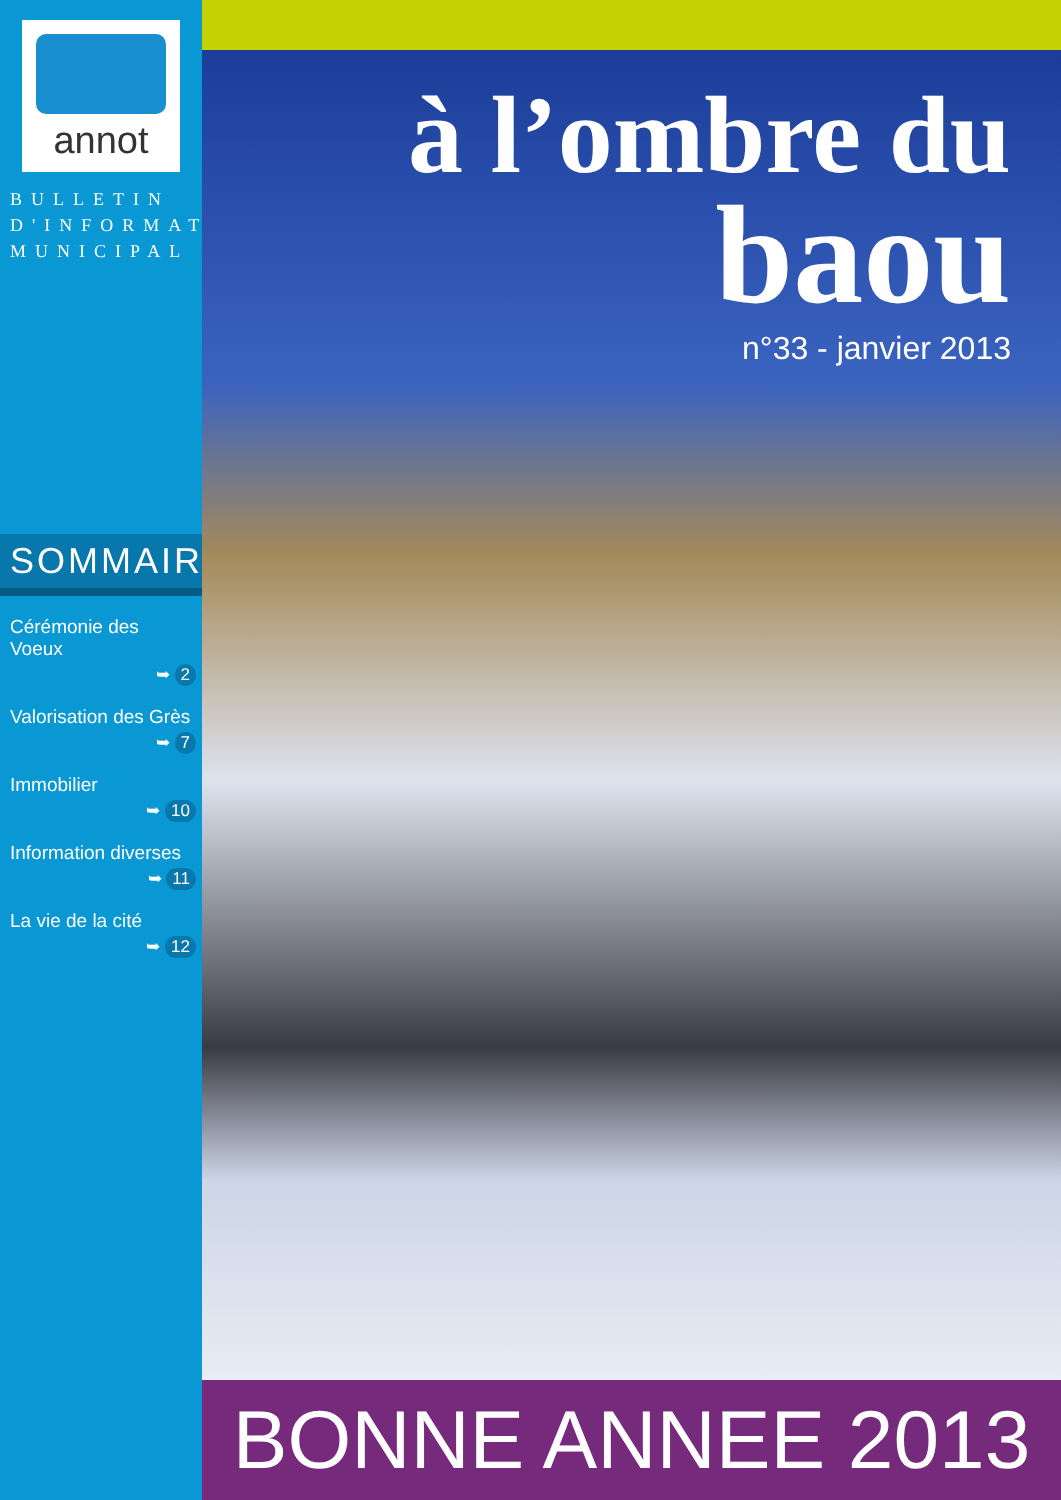annot
BULLETIN
D'INFORMATION
MUNICIPAL
SOMMAIRE
Cérémonie des Voeux
➥ 2
Valorisation des Grès
➥ 7
Immobilier
➥ 10
Information diverses
➥ 11
La vie de la cité
➥ 12
à l’ombre du
baou
n°33 - janvier 2013
BONNE ANNEE 2013